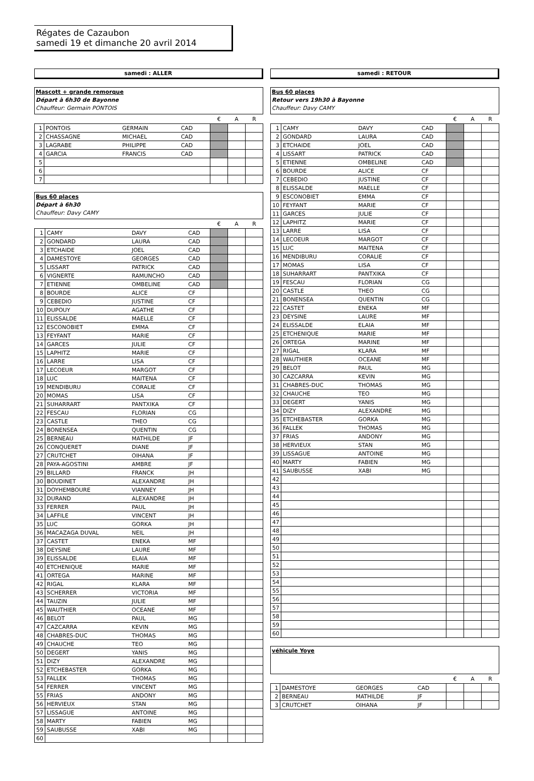Régates de Cazaubon
samedi 19 et dimanche 20 avril 2014
samedi : ALLER
Mascott + grande remorque
Départ à 6h30 de Bayonne
Chauffeur: Germain PONTOIS
| | | | | € | A | R |
| --- | --- | --- | --- | --- | --- | --- |
| 1 | PONTOIS | GERMAIN | CAD | | | |
| 2 | CHASSAGNE | MICHAEL | CAD | | | |
| 3 | LAGRABE | PHILIPPE | CAD | | | |
| 4 | GARCIA | FRANCIS | CAD | | | |
| 5 | | | | | | |
| 6 | | | | | | |
| 7 | | | | | | |
Bus 60 places
Départ à 6h30
Chauffeur: Davy CAMY
| | | | | € | A | R |
| --- | --- | --- | --- | --- | --- | --- |
| 1 | CAMY | DAVY | CAD | | | |
| 2 | GONDARD | LAURA | CAD | | | |
| 3 | ETCHAIDE | JOEL | CAD | | | |
| 4 | DAMESTOYE | GEORGES | CAD | | | |
| 5 | LISSART | PATRICK | CAD | | | |
| 6 | VIGNERTE | RAMUNCHO | CAD | | | |
| 7 | ETIENNE | OMBELINE | CAD | | | |
| 8 | BOURDE | ALICE | CF | | | |
| 9 | CEBEDIO | JUSTINE | CF | | | |
| 10 | DUPOUY | AGATHE | CF | | | |
| 11 | ELISSALDE | MAELLE | CF | | | |
| 12 | ESCONOBIET | EMMA | CF | | | |
| 13 | FEYFANT | MARIE | CF | | | |
| 14 | GARCES | JULIE | CF | | | |
| 15 | LAPHITZ | MARIE | CF | | | |
| 16 | LARRE | LISA | CF | | | |
| 17 | LECOEUR | MARGOT | CF | | | |
| 18 | LUC | MAITENA | CF | | | |
| 19 | MENDIBURU | CORALIE | CF | | | |
| 20 | MOMAS | LISA | CF | | | |
| 21 | SUHARRART | PANTXIKA | CF | | | |
| 22 | FESCAU | FLORIAN | CG | | | |
| 23 | CASTLE | THEO | CG | | | |
| 24 | BONENSEA | QUENTIN | CG | | | |
| 25 | BERNEAU | MATHILDE | JF | | | |
| 26 | CONQUERET | DIANE | JF | | | |
| 27 | CRUTCHET | OIHANA | JF | | | |
| 28 | PAYA-AGOSTINI | AMBRE | JF | | | |
| 29 | BILLARD | FRANCK | JH | | | |
| 30 | BOUDINET | ALEXANDRE | JH | | | |
| 31 | DOYHEMBOURE | VIANNEY | JH | | | |
| 32 | DURAND | ALEXANDRE | JH | | | |
| 33 | FERRER | PAUL | JH | | | |
| 34 | LAFFILE | VINCENT | JH | | | |
| 35 | LUC | GORKA | JH | | | |
| 36 | MACAZAGA DUVAL | NEIL | JH | | | |
| 37 | CASTET | ENEKA | MF | | | |
| 38 | DEYSINE | LAURE | MF | | | |
| 39 | ELISSALDE | ELAIA | MF | | | |
| 40 | ETCHENIQUE | MARIE | MF | | | |
| 41 | ORTEGA | MARINE | MF | | | |
| 42 | RIGAL | KLARA | MF | | | |
| 43 | SCHERRER | VICTORIA | MF | | | |
| 44 | TAUZIN | JULIE | MF | | | |
| 45 | WAUTHIER | OCEANE | MF | | | |
| 46 | BELOT | PAUL | MG | | | |
| 47 | CAZCARRA | KEVIN | MG | | | |
| 48 | CHABRES-DUC | THOMAS | MG | | | |
| 49 | CHAUCHE | TEO | MG | | | |
| 50 | DEGERT | YANIS | MG | | | |
| 51 | DIZY | ALEXANDRE | MG | | | |
| 52 | ETCHEBASTER | GORKA | MG | | | |
| 53 | FALLEK | THOMAS | MG | | | |
| 54 | FERRER | VINCENT | MG | | | |
| 55 | FRIAS | ANDONY | MG | | | |
| 56 | HERVIEUX | STAN | MG | | | |
| 57 | LISSAGUE | ANTOINE | MG | | | |
| 58 | MARTY | FABIEN | MG | | | |
| 59 | SAUBUSSE | XABI | MG | | | |
| 60 | | | | | | |
samedi : RETOUR
Bus 60 places
Retour vers 19h30 à Bayonne
Chauffeur: Davy CAMY
| | | | | € | A | R |
| --- | --- | --- | --- | --- | --- | --- |
| 1 | CAMY | DAVY | CAD | | | |
| 2 | GONDARD | LAURA | CAD | | | |
| 3 | ETCHAIDE | JOEL | CAD | | | |
| 4 | LISSART | PATRICK | CAD | | | |
| 5 | ETIENNE | OMBELINE | CAD | | | |
| 6 | BOURDE | ALICE | CF | | | |
| 7 | CEBEDIO | JUSTINE | CF | | | |
| 8 | ELISSALDE | MAELLE | CF | | | |
| 9 | ESCONOBIET | EMMA | CF | | | |
| 10 | FEYFANT | MARIE | CF | | | |
| 11 | GARCES | JULIE | CF | | | |
| 12 | LAPHITZ | MARIE | CF | | | |
| 13 | LARRE | LISA | CF | | | |
| 14 | LECOEUR | MARGOT | CF | | | |
| 15 | LUC | MAITENA | CF | | | |
| 16 | MENDIBURU | CORALIE | CF | | | |
| 17 | MOMAS | LISA | CF | | | |
| 18 | SUHARRART | PANTXIKA | CF | | | |
| 19 | FESCAU | FLORIAN | CG | | | |
| 20 | CASTLE | THEO | CG | | | |
| 21 | BONENSEA | QUENTIN | CG | | | |
| 22 | CASTET | ENEKA | MF | | | |
| 23 | DEYSINE | LAURE | MF | | | |
| 24 | ELISSALDE | ELAIA | MF | | | |
| 25 | ETCHENIQUE | MARIE | MF | | | |
| 26 | ORTEGA | MARINE | MF | | | |
| 27 | RIGAL | KLARA | MF | | | |
| 28 | WAUTHIER | OCEANE | MF | | | |
| 29 | BELOT | PAUL | MG | | | |
| 30 | CAZCARRA | KEVIN | MG | | | |
| 31 | CHABRES-DUC | THOMAS | MG | | | |
| 32 | CHAUCHE | TEO | MG | | | |
| 33 | DEGERT | YANIS | MG | | | |
| 34 | DIZY | ALEXANDRE | MG | | | |
| 35 | ETCHEBASTER | GORKA | MG | | | |
| 36 | FALLEK | THOMAS | MG | | | |
| 37 | FRIAS | ANDONY | MG | | | |
| 38 | HERVIEUX | STAN | MG | | | |
| 39 | LISSAGUE | ANTOINE | MG | | | |
| 40 | MARTY | FABIEN | MG | | | |
| 41 | SAUBUSSE | XABI | MG | | | |
| 42 | | | | | | |
| 43 | | | | | | |
| 44 | | | | | | |
| 45 | | | | | | |
| 46 | | | | | | |
| 47 | | | | | | |
| 48 | | | | | | |
| 49 | | | | | | |
| 50 | | | | | | |
| 51 | | | | | | |
| 52 | | | | | | |
| 53 | | | | | | |
| 54 | | | | | | |
| 55 | | | | | | |
| 56 | | | | | | |
| 57 | | | | | | |
| 58 | | | | | | |
| 59 | | | | | | |
| 60 | | | | | | |
véhicule Yoye
| | | | | € | A | R |
| --- | --- | --- | --- | --- | --- | --- |
| 1 | DAMESTOYE | GEORGES | CAD | | | |
| 2 | BERNEAU | MATHILDE | JF | | | |
| 3 | CRUTCHET | OIHANA | JF | | | |